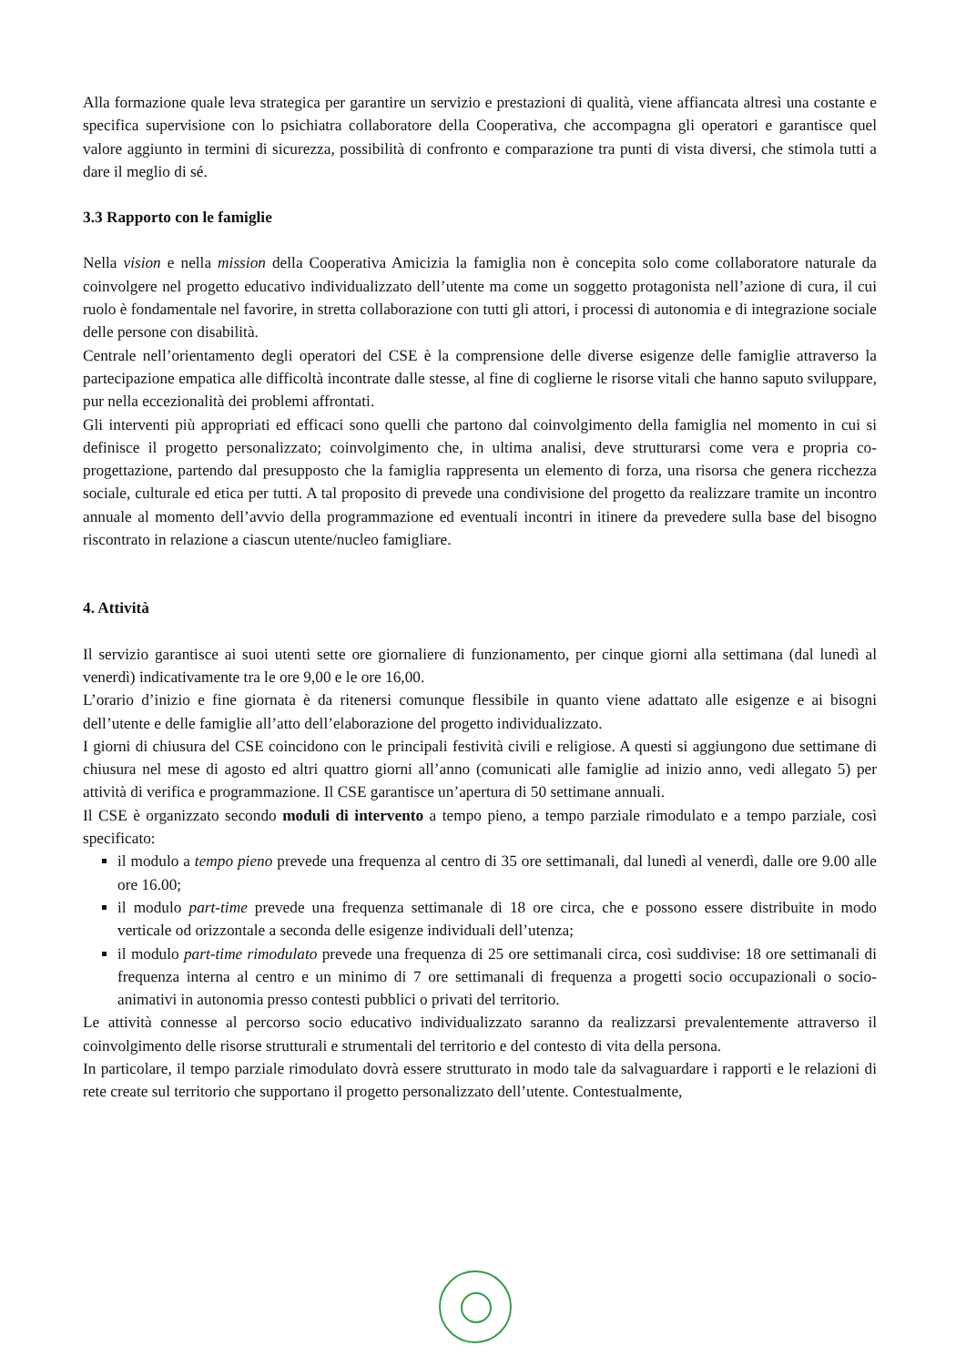Alla formazione quale leva strategica per garantire un servizio e prestazioni di qualità, viene affiancata altresì una costante e specifica supervisione con lo psichiatra collaboratore della Cooperativa, che accompagna gli operatori e garantisce quel valore aggiunto in termini di sicurezza, possibilità di confronto e comparazione tra punti di vista diversi, che stimola tutti a dare il meglio di sé.
3.3 Rapporto con le famiglie
Nella vision e nella mission della Cooperativa Amicizia la famiglia non è concepita solo come collaboratore naturale da coinvolgere nel progetto educativo individualizzato dell’utente ma come un soggetto protagonista nell’azione di cura, il cui ruolo è fondamentale nel favorire, in stretta collaborazione con tutti gli attori, i processi di autonomia e di integrazione sociale delle persone con disabilità.
Centrale nell’orientamento degli operatori del CSE è la comprensione delle diverse esigenze delle famiglie attraverso la partecipazione empatica alle difficoltà incontrate dalle stesse, al fine di coglierne le risorse vitali che hanno saputo sviluppare, pur nella eccezionalità dei problemi affrontati.
Gli interventi più appropriati ed efficaci sono quelli che partono dal coinvolgimento della famiglia nel momento in cui si definisce il progetto personalizzato; coinvolgimento che, in ultima analisi, deve strutturarsi come vera e propria co-progettazione, partendo dal presupposto che la famiglia rappresenta un elemento di forza, una risorsa che genera ricchezza sociale, culturale ed etica per tutti. A tal proposito di prevede una condivisione del progetto da realizzare tramite un incontro annuale al momento dell’avvio della programmazione ed eventuali incontri in itinere da prevedere sulla base del bisogno riscontrato in relazione a ciascun utente/nucleo famigliare.
4. Attività
Il servizio garantisce ai suoi utenti sette ore giornaliere di funzionamento, per cinque giorni alla settimana (dal lunedì al venerdì) indicativamente tra le ore 9,00 e le ore 16,00.
L’orario d’inizio e fine giornata è da ritenersi comunque flessibile in quanto viene adattato alle esigenze e ai bisogni dell’utente e delle famiglie all’atto dell’elaborazione del progetto individualizzato.
I giorni di chiusura del CSE coincidono con le principali festività civili e religiose. A questi si aggiungono due settimane di chiusura nel mese di agosto ed altri quattro giorni all’anno (comunicati alle famiglie ad inizio anno, vedi allegato 5) per attività di verifica e programmazione. Il CSE garantisce un’apertura di 50 settimane annuali.
Il CSE è organizzato secondo moduli di intervento a tempo pieno, a tempo parziale rimodulato e a tempo parziale, così specificato:
il modulo a tempo pieno prevede una frequenza al centro di 35 ore settimanali, dal lunedì al venerdì, dalle ore 9.00 alle ore 16.00;
il modulo part-time prevede una frequenza settimanale di 18 ore circa, che e possono essere distribuite in modo verticale od orizzontale a seconda delle esigenze individuali dell’utenza;
il modulo part-time rimodulato prevede una frequenza di 25 ore settimanali circa, così suddivise: 18 ore settimanali di frequenza interna al centro e un minimo di 7 ore settimanali di frequenza a progetti socio occupazionali o socio-animativi in autonomia presso contesti pubblici o privati del territorio.
Le attività connesse al percorso socio educativo individualizzato saranno da realizzarsi prevalentemente attraverso il coinvolgimento delle risorse strutturali e strumentali del territorio e del contesto di vita della persona.
In particolare, il tempo parziale rimodulato dovrà essere strutturato in modo tale da salvaguardare i rapporti e le relazioni di rete create sul territorio che supportano il progetto personalizzato dell’utente. Contestualmente,